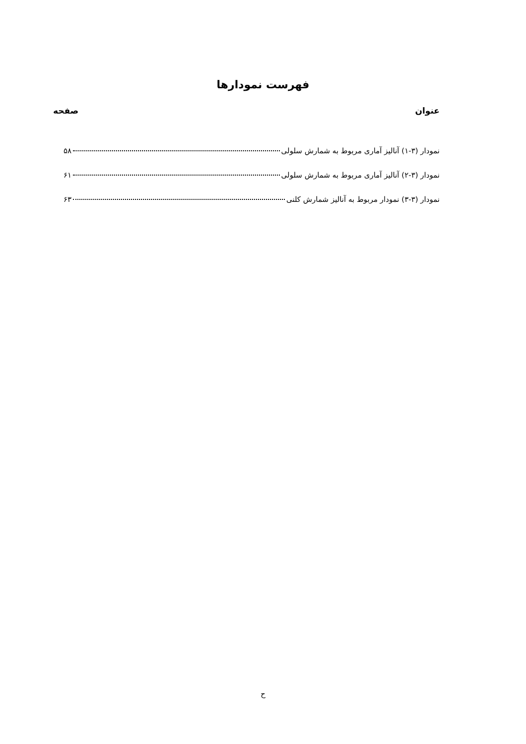فهرست نمودارها
عنوان صفحه
نمودار (۳-۱) آنالیز آماری مربوط به شمارش سلولی ۵۸
نمودار (۳-۲) آنالیز آماری مربوط به شمارش سلولی ۶۱
نمودار (۳-۳) نمودار مربوط به آنالیز شمارش کلنی ۶۳
ح